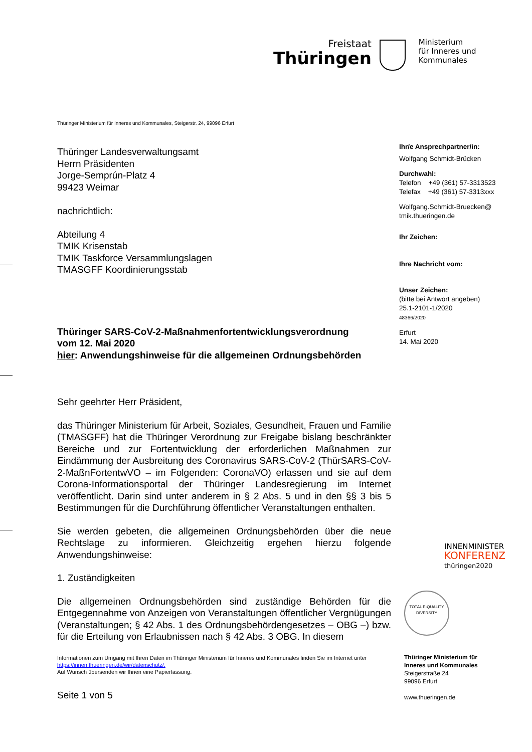Freistaat
Thüringen
Ministerium
für Inneres und
Kommunales
Thüringer Ministerium für Inneres und Kommunales, Steigerstr. 24, 99096 Erfurt
Thüringer Landesverwaltungsamt
Herrn Präsidenten
Jorge-Semprún-Platz 4
99423 Weimar
nachrichtlich:
Abteilung 4
TMIK Krisenstab
TMIK Taskforce Versammlungslagen
TMASGFF Koordinierungsstab
Thüringer SARS-CoV-2-Maßnahmenfortentwicklungsverordnung
vom 12. Mai 2020
hier: Anwendungshinweise für die allgemeinen Ordnungsbehörden
Sehr geehrter Herr Präsident,
das Thüringer Ministerium für Arbeit, Soziales, Gesundheit, Frauen und Familie (TMASGFF) hat die Thüringer Verordnung zur Freigabe bislang beschränkter Bereiche und zur Fortentwicklung der erforderlichen Maßnahmen zur Eindämmung der Ausbreitung des Coronavirus SARS-CoV-2 (ThürSARS-CoV-2-MaßnFortentwVO – im Folgenden: CoronaVO) erlassen und sie auf dem Corona-Informationsportal der Thüringer Landesregierung im Internet veröffentlicht. Darin sind unter anderem in § 2 Abs. 5 und in den §§ 3 bis 5 Bestimmungen für die Durchführung öffentlicher Veranstaltungen enthalten.
Sie werden gebeten, die allgemeinen Ordnungsbehörden über die neue Rechtslage zu informieren. Gleichzeitig ergehen hierzu folgende Anwendungshinweise:
1. Zuständigkeiten
Die allgemeinen Ordnungsbehörden sind zuständige Behörden für die Entgegennahme von Anzeigen von Veranstaltungen öffentlicher Vergnügungen (Veranstaltungen; § 42 Abs. 1 des Ordnungsbehördengesetzes – OBG –) bzw. für die Erteilung von Erlaubnissen nach § 42 Abs. 3 OBG. In diesem
Informationen zum Umgang mit Ihren Daten im Thüringer Ministerium für Inneres und Kommunales finden Sie im Internet unter https://innen.thueringen.de/wir/datenschutz/.
Auf Wunsch übersenden wir Ihnen eine Papierfassung.
Seite 1 von 5
Ihr/e Ansprechpartner/in:
Wolfgang Schmidt-Brücken
Durchwahl:
Telefon +49 (361) 57-3313523
Telefax +49 (361) 57-3313xxx
Wolfgang.Schmidt-Bruecken@
tmik.thueringen.de
Ihr Zeichen:
Ihre Nachricht vom:
Unser Zeichen:
(bitte bei Antwort angeben)
25.1-2101-1/2020
48366/2020
Erfurt
14. Mai 2020
INNENMINISTER
KONFERENZ
thüringen2020
TOTAL E-QUALITY
DIVERSITY
Thüringer Ministerium für
Inneres und Kommunales
Steigerstraße 24
99096 Erfurt
www.thueringen.de